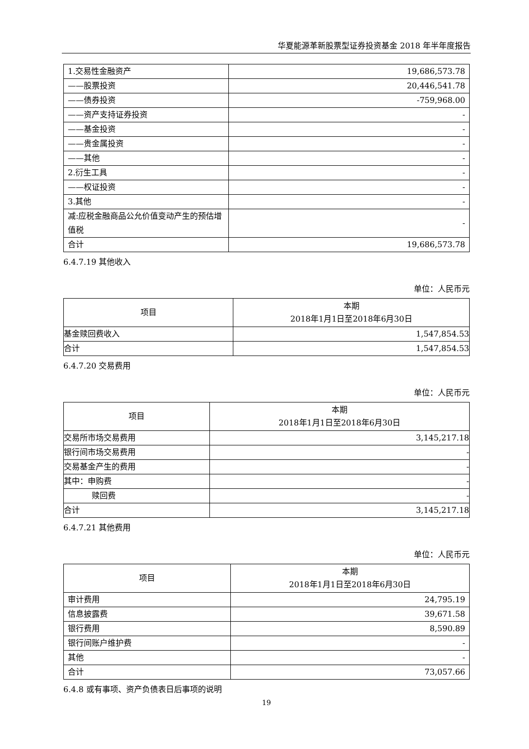华夏能源革新股票型证券投资基金 2018 年半年度报告
| 1.交易性金融资产 | 19,686,573.78 |
| ——股票投资 | 20,446,541.78 |
| ——债券投资 | -759,968.00 |
| ——资产支持证券投资 | - |
| ——基金投资 | - |
| ——贵金属投资 | - |
| ——其他 | - |
| 2.衍生工具 | - |
| ——权证投资 | - |
| 3.其他 | - |
| 减:应税金融商品公允价值变动产生的预估增值税 | - |
| 合计 | 19,686,573.78 |
6.4.7.19 其他收入
单位：人民币元
| 项目 | 本期 2018年1月1日至2018年6月30日 |
| 基金赎回费收入 | 1,547,854.53 |
| 合计 | 1,547,854.53 |
6.4.7.20 交易费用
单位：人民币元
| 项目 | 本期 2018年1月1日至2018年6月30日 |
| 交易所市场交易费用 | 3,145,217.18 |
| 银行间市场交易费用 | - |
| 交易基金产生的费用 | - |
| 其中：申购费 | - |
| 赎回费 | - |
| 合计 | 3,145,217.18 |
6.4.7.21 其他费用
单位：人民币元
| 项目 | 本期 2018年1月1日至2018年6月30日 |
| 审计费用 | 24,795.19 |
| 信息披露费 | 39,671.58 |
| 银行费用 | 8,590.89 |
| 银行间账户维护费 | - |
| 其他 | - |
| 合计 | 73,057.66 |
6.4.8 或有事项、资产负债表日后事项的说明
19